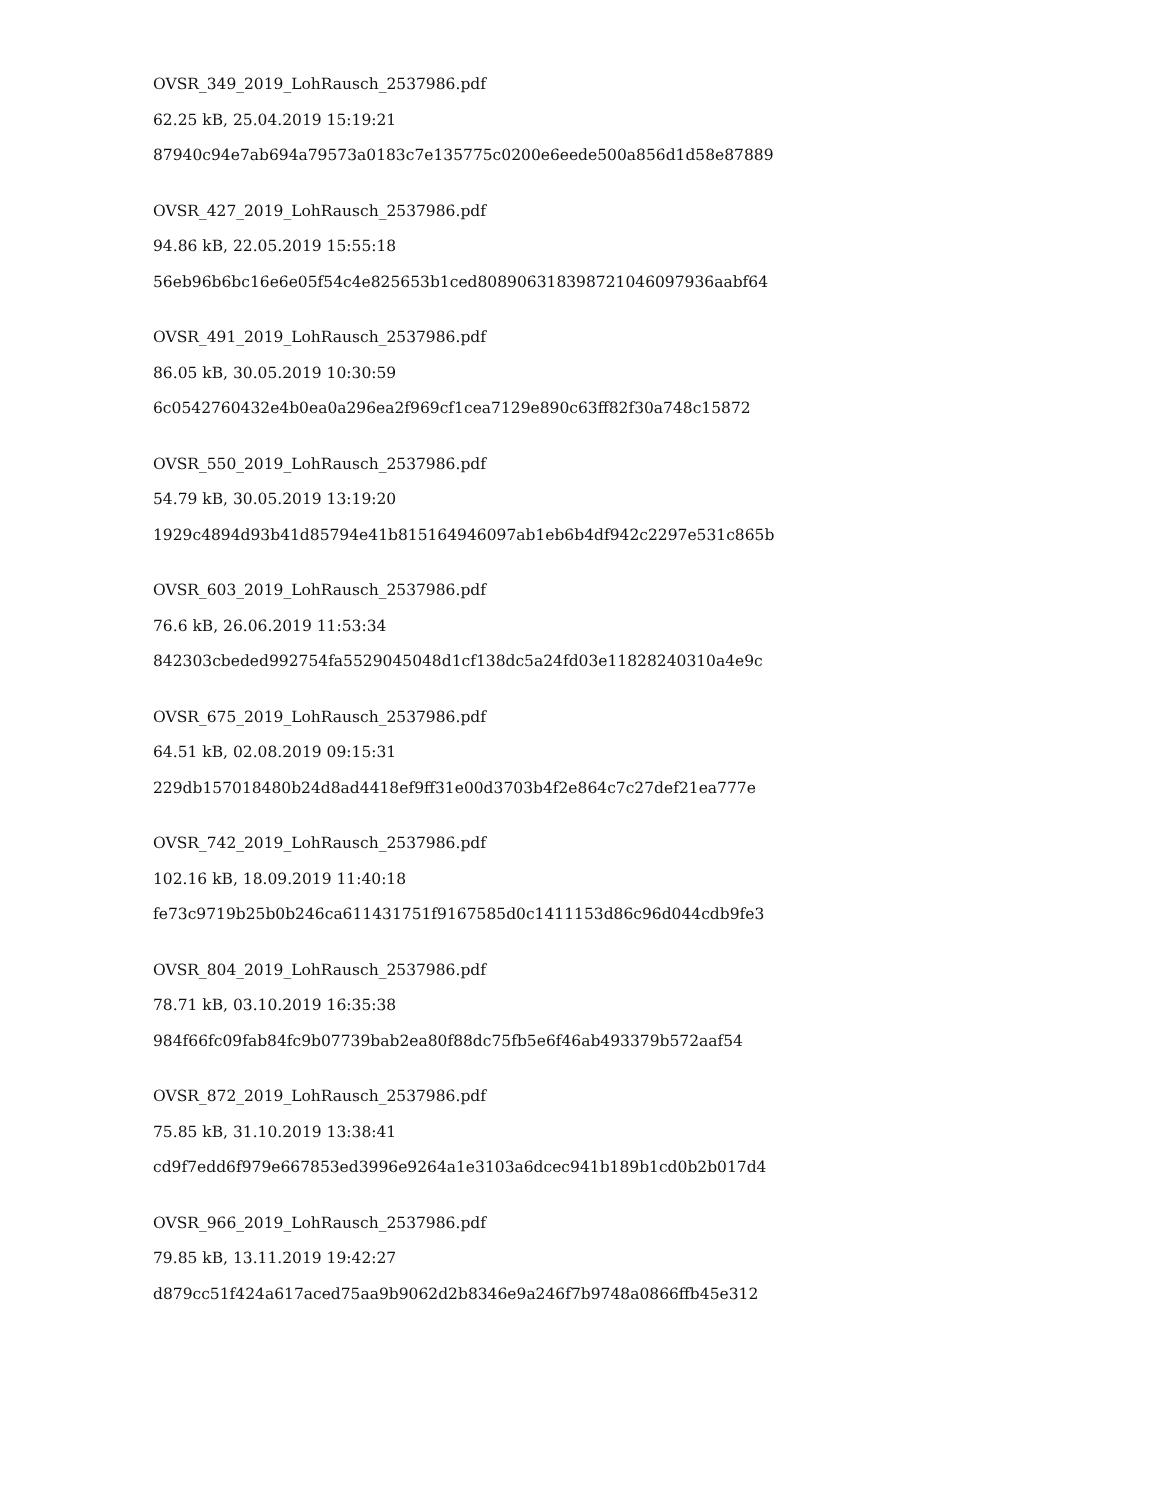OVSR_349_2019_LohRausch_2537986.pdf
62.25 kB, 25.04.2019 15:19:21
87940c94e7ab694a79573a0183c7e135775c0200e6eede500a856d1d58e87889
OVSR_427_2019_LohRausch_2537986.pdf
94.86 kB, 22.05.2019 15:55:18
56eb96b6bc16e6e05f54c4e825653b1ced8089063183987210460979​36aabf64
OVSR_491_2019_LohRausch_2537986.pdf
86.05 kB, 30.05.2019 10:30:59
6c0542760432e4b0ea0a296ea2f969cf1cea7129e890c63ff82f30a748c15872
OVSR_550_2019_LohRausch_2537986.pdf
54.79 kB, 30.05.2019 13:19:20
1929c4894d93b41d85794e41b815164946097ab1eb6b4df942c2297e531c865b
OVSR_603_2019_LohRausch_2537986.pdf
76.6 kB, 26.06.2019 11:53:34
842303cbeded992754fa5529045048d1cf138dc5a24fd03e11828240310a4e9c
OVSR_675_2019_LohRausch_2537986.pdf
64.51 kB, 02.08.2019 09:15:31
229db157018480b24d8ad4418ef9ff31e00d3703b4f2e864c7c27def21ea777e
OVSR_742_2019_LohRausch_2537986.pdf
102.16 kB, 18.09.2019 11:40:18
fe73c9719b25b0b246ca611431751f9167585d0c1411153d86c96d044cdb9fe3
OVSR_804_2019_LohRausch_2537986.pdf
78.71 kB, 03.10.2019 16:35:38
984f66fc09fab84fc9b07739bab2ea80f88dc75fb5e6f46ab493379b572aaf54
OVSR_872_2019_LohRausch_2537986.pdf
75.85 kB, 31.10.2019 13:38:41
cd9f7edd6f979e667853ed3996e9264a1e3103a6dcec941b189b1cd0b2b017d4
OVSR_966_2019_LohRausch_2537986.pdf
79.85 kB, 13.11.2019 19:42:27
d879cc51f424a617aced75aa9b9062d2b8346e9a246f7b9748a0866ffb45e312